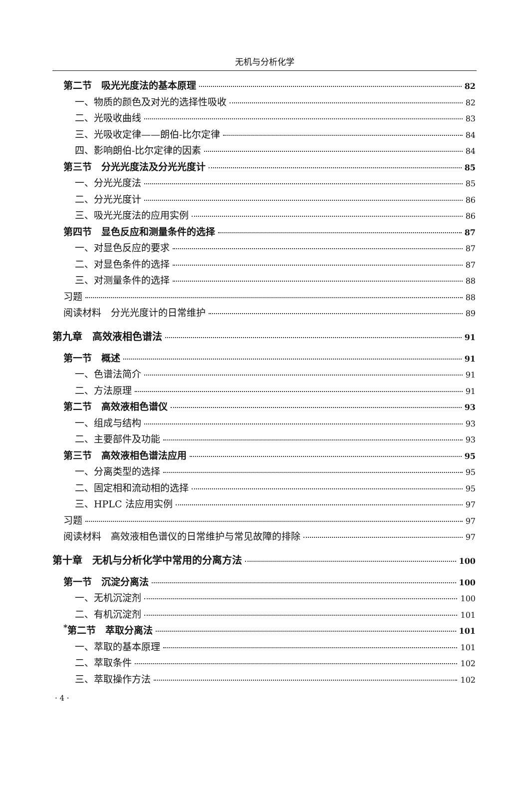无机与分析化学
第二节　吸光光度法的基本原理 82
一、物质的颜色及对光的选择性吸收 82
二、光吸收曲线 83
三、光吸收定律——朗伯-比尔定律 84
四、影响朗伯-比尔定律的因素 84
第三节　分光光度法及分光光度计 85
一、分光光度法 85
二、分光光度计 86
三、吸光光度法的应用实例 86
第四节　显色反应和测量条件的选择 87
一、对显色反应的要求 87
二、对显色条件的选择 87
三、对测量条件的选择 88
习题 88
阅读材料　分光光度计的日常维护 89
第九章　高效液相色谱法 91
第一节　概述 91
一、色谱法简介 91
二、方法原理 91
第二节　高效液相色谱仪 93
一、组成与结构 93
二、主要部件及功能 93
第三节　高效液相色谱法应用 95
一、分离类型的选择 95
二、固定相和流动相的选择 95
三、HPLC 法应用实例 97
习题 97
阅读材料　高效液相色谱仪的日常维护与常见故障的排除 97
第十章　无机与分析化学中常用的分离方法 100
第一节　沉淀分离法 100
一、无机沉淀剂 100
二、有机沉淀剂 101
<sup>*</sup> 第二节　萃取分离法 101
一、萃取的基本原理 101
二、萃取条件 102
三、萃取操作方法 102
· 4 ·